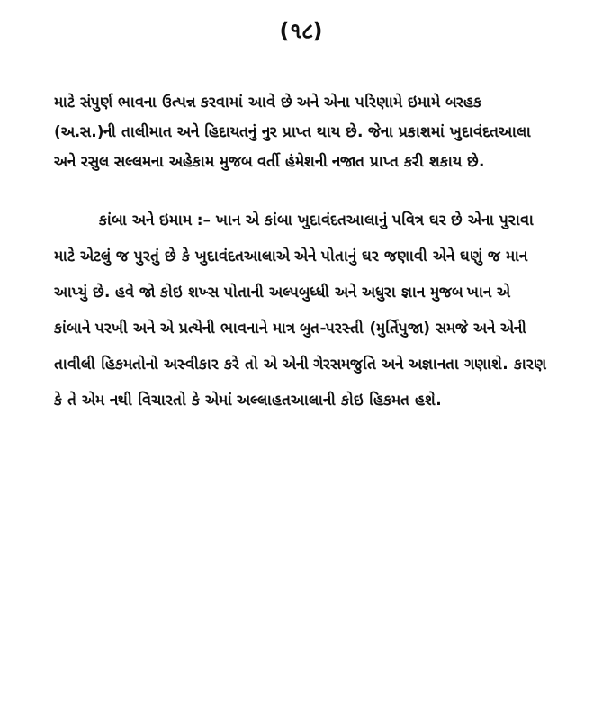(૧૮)
માટે સંપુર્ણ ભાવના ઉત્પન્ન કરવામાં આવે છે અને એના પરિણામે ઇમામે બરહક (અ.સ.)ની તાલીમાત અને હિદાયતનું નુર પ્રાપ્ત થાય છે. જેના પ્રકાશમાં ખુદાવંદતઆલા અને રસુલ સલ્લમના અહેકામ મુજબ વર્તી હંમેશની નજાત પ્રાપ્ત કરી શકાય છે.
કાંબા અને ઇમામ :– ખાન એ કાંબા ખુદાવંદતઆલાનું પવિત્ર ઘર છે એના પુરાવા માટે એટલું જ પુરતું છે કે ખુદાવંદતઆલાએ એને પોતાનું ઘર જણાવી એને ઘણું જ માન આપ્યું છે. હવે જો કોઇ શખ્સ પોતાની અલ્પબુધ્ધી અને અધુરા જ્ઞાન મુજબ ખાન એ કાંબાને પરખી અને એ પ્રત્યેની ભાવનાને માત્ર બુત-પરસ્તી (મુર્તિપુજા) સમજે અને એની તાવીલી હિકમતોનો અસ્વીકાર કરે તો એ એની ગેરસમજુતિ અને અજ્ઞાનતા ગણાશે. કારણ કે તે એમ નથી વિચારતો કે એમાં અલ્લાહતઆલાની કોઇ હિકમત હશે.